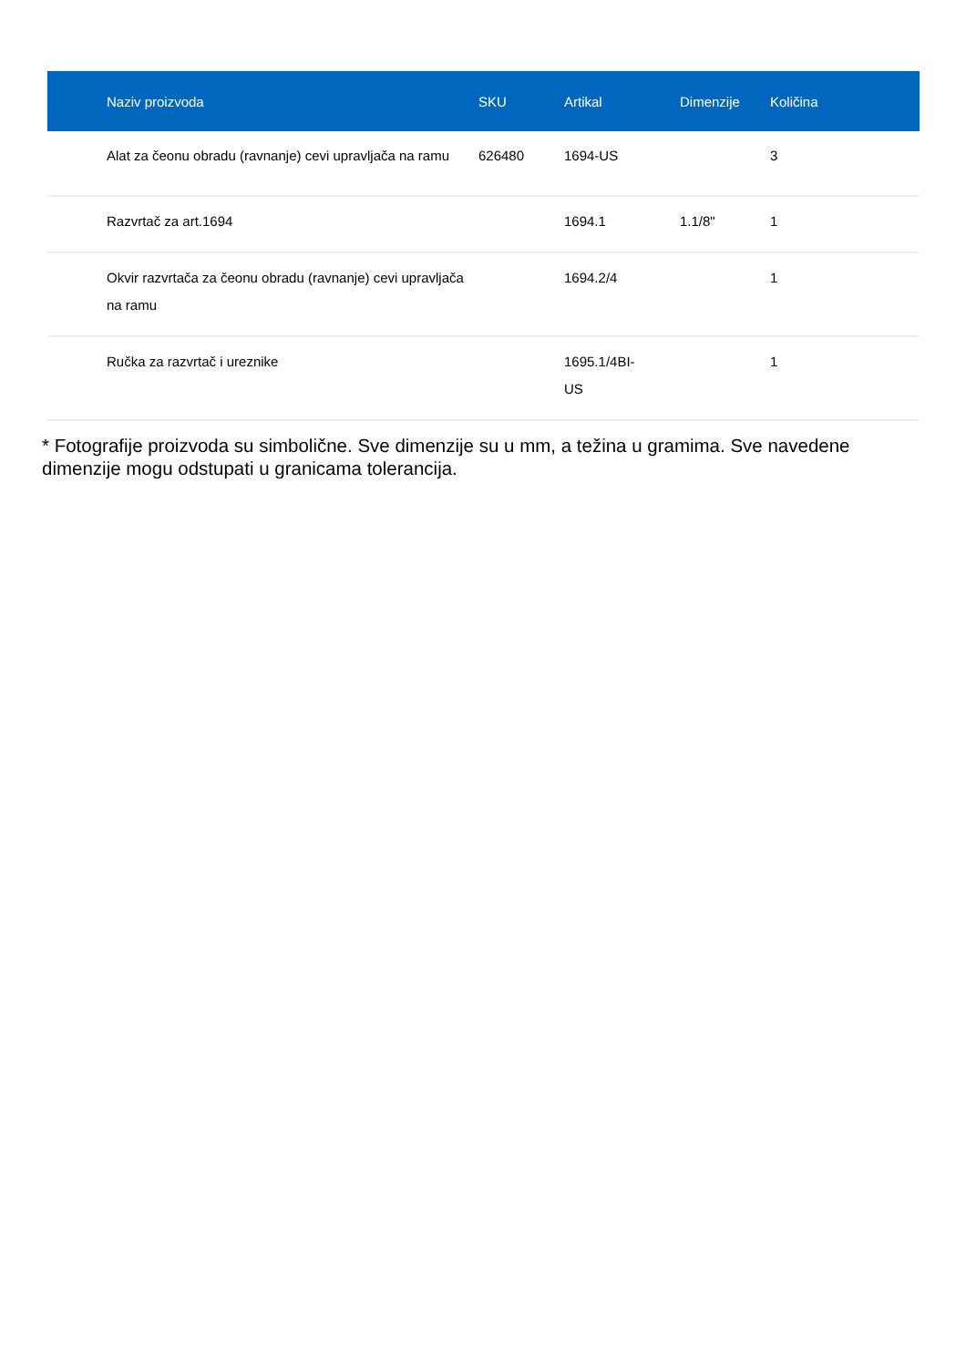| Naziv proizvoda | SKU | Artikal | Dimenzije | Količina |
| --- | --- | --- | --- | --- |
| Alat za čeonu obradu (ravnanje) cevi upravljača na ramu | 626480 | 1694-US | | 3 |
| Razvrtač za art.1694 | | 1694.1 | 1.1/8" | 1 |
| Okvir razvrtača za čeonu obradu (ravnanje) cevi upravljača na ramu | | 1694.2/4 | | 1 |
| Ručka za razvrtač i ureznike | | 1695.1/4BI- US | | 1 |
* Fotografije proizvoda su simbolične. Sve dimenzije su u mm, a težina u gramima. Sve navedene dimenzije mogu odstupati u granicama tolerancija.